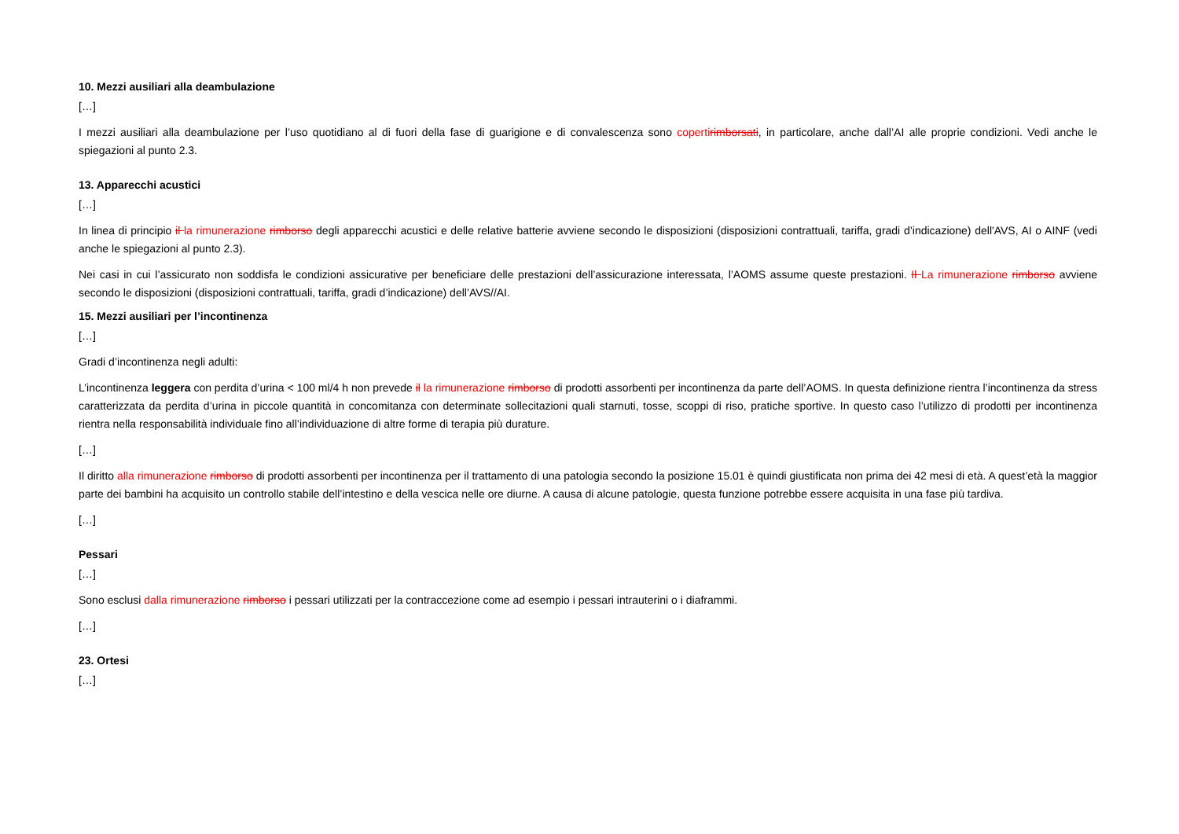10. Mezzi ausiliari alla deambulazione
[…]
I mezzi ausiliari alla deambulazione per l’uso quotidiano al di fuori della fase di guarigione e di convalescenza sono coperti rimborsati, in particolare, anche dall’AI alle proprie condizioni. Vedi anche le spiegazioni al punto 2.3.
13. Apparecchi acustici
[…]
In linea di principio il la rimunerazione rimborso degli apparecchi acustici e delle relative batterie avviene secondo le disposizioni (disposizioni contrattuali, tariffa, gradi d’indicazione) dell'AVS, AI o AINF (vedi anche le spiegazioni al punto 2.3).
Nei casi in cui l’assicurato non soddisfa le condizioni assicurative per beneficiare delle prestazioni dell’assicurazione interessata, l’AOMS assume queste prestazioni. Il La rimunerazione rimborso avviene secondo le disposizioni (disposizioni contrattuali, tariffa, gradi d’indicazione) dell’AVS//AI.
15. Mezzi ausiliari per l’incontinenza
[…]
Gradi d’incontinenza negli adulti:
L’incontinenza leggera con perdita d’urina < 100 ml/4 h non prevede il la rimunerazione rimborso di prodotti assorbenti per incontinenza da parte dell’AOMS. In questa definizione rientra l’incontinenza da stress caratterizzata da perdita d’urina in piccole quantità in concomitanza con determinate sollecitazioni quali starnuti, tosse, scoppi di riso, pratiche sportive. In questo caso l’utilizzo di prodotti per incontinenza rientra nella responsabilità individuale fino all’individuazione di altre forme di terapia più durature.
[…]
Il diritto alla rimunerazione rimborso di prodotti assorbenti per incontinenza per il trattamento di una patologia secondo la posizione 15.01 è quindi giustificata non prima dei 42 mesi di età. A quest’età la maggior parte dei bambini ha acquisito un controllo stabile dell’intestino e della vescica nelle ore diurne. A causa di alcune patologie, questa funzione potrebbe essere acquisita in una fase più tardiva.
[…]
Pessari
[…]
Sono esclusi dalla rimunerazione rimborso i pessari utilizzati per la contraccezione come ad esempio i pessari intrauterini o i diaframmi.
[…]
23. Ortesi
[…]